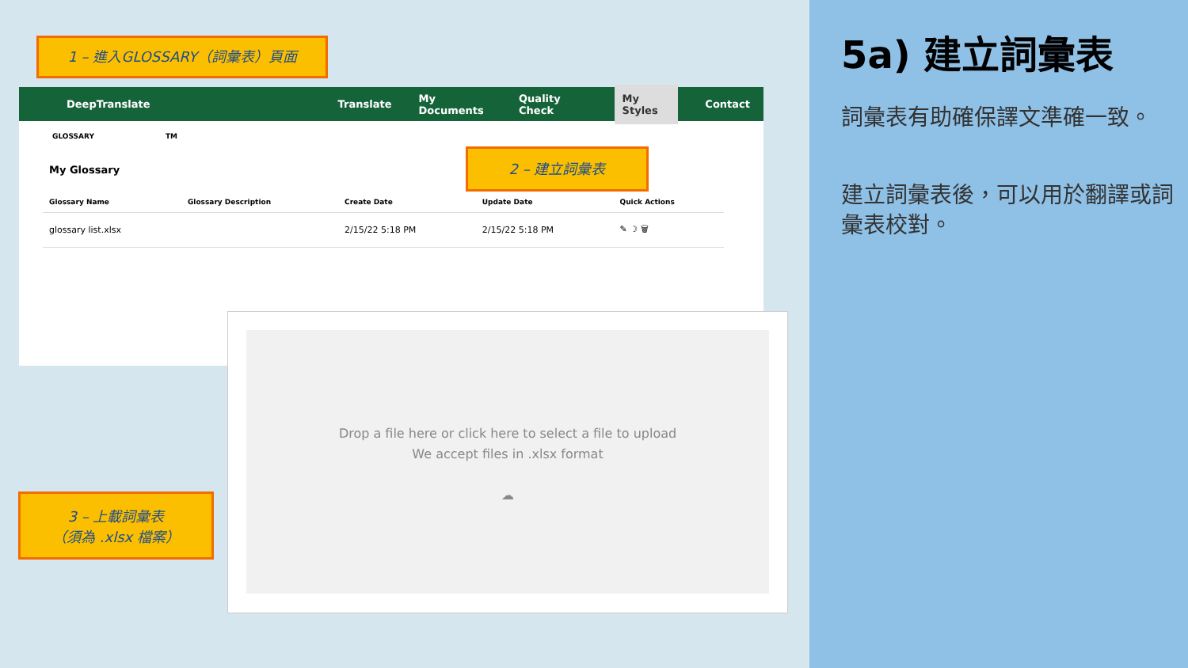1 – 進入GLOSSARY（詞彙表）頁面
DeepTranslate Translate My Documents Quality Check My Styles Contact
GLOSSARY TM
My Glossary
| Glossary Name | Glossary Description | Create Date | Update Date | Quick Actions |
| --- | --- | --- | --- | --- |
| glossary list.xlsx | | 2/15/22 5:18 PM | 2/15/22 5:18 PM | ✎ ☽ 🗑 |
2 – 建立詞彙表
Drop a file here or click here to select a file to upload
We accept files in .xlsx format
☁
3 – 上載詞彙表
（須為 .xlsx 檔案）
5a) 建立詞彙表
詞彙表有助確保譯文準確一致。
建立詞彙表後，可以用於翻譯或詞彙表校對。